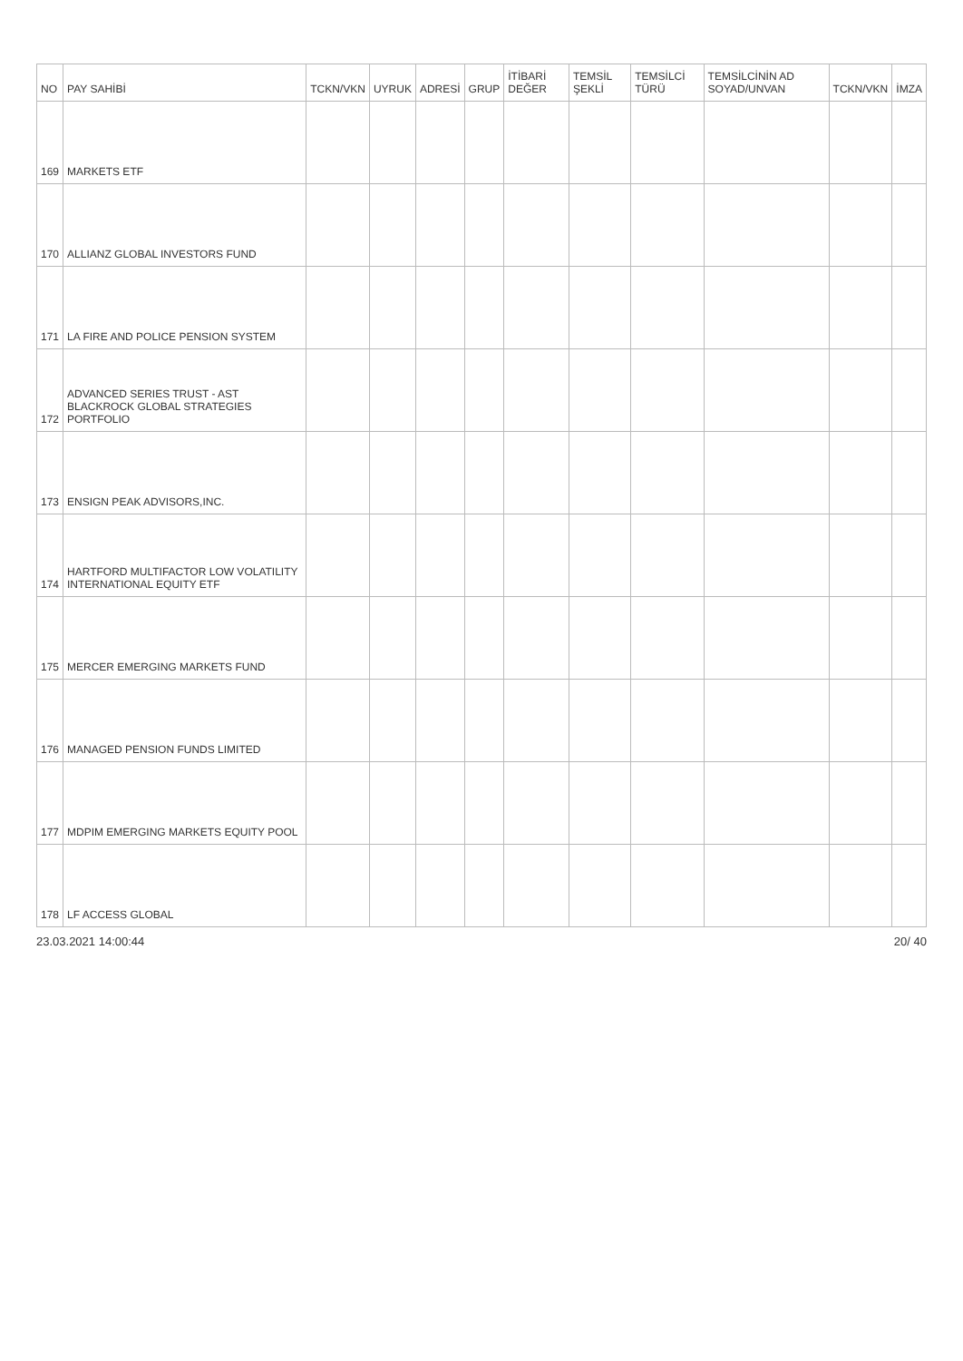| NO | PAY SAHİBİ | TCKN/VKN | UYRUK | ADRESİ | GRUP | İTİBARİ DEĞER | TEMSİL ŞEKLİ | TEMSİLCİ TÜRÜ | TEMSİLCİNİN AD SOYAD/UNVAN | TCKN/VKN | İMZA |
| --- | --- | --- | --- | --- | --- | --- | --- | --- | --- | --- | --- |
| 169 | MARKETS ETF | | | | | | | | | | |
| 170 | ALLIANZ GLOBAL INVESTORS FUND | | | | | | | | | | |
| 171 | LA FIRE AND POLICE PENSION SYSTEM | | | | | | | | | | |
| 172 | ADVANCED SERIES TRUST - AST BLACKROCK GLOBAL STRATEGIES PORTFOLIO | | | | | | | | | | |
| 173 | ENSIGN PEAK ADVISORS,INC. | | | | | | | | | | |
| 174 | HARTFORD MULTIFACTOR LOW VOLATILITY INTERNATIONAL EQUITY ETF | | | | | | | | | | |
| 175 | MERCER EMERGING MARKETS FUND | | | | | | | | | | |
| 176 | MANAGED PENSION FUNDS LIMITED | | | | | | | | | | |
| 177 | MDPIM EMERGING MARKETS EQUITY POOL | | | | | | | | | | |
| 178 | LF ACCESS GLOBAL | | | | | | | | | | |
23.03.2021 14:00:44 20/ 40